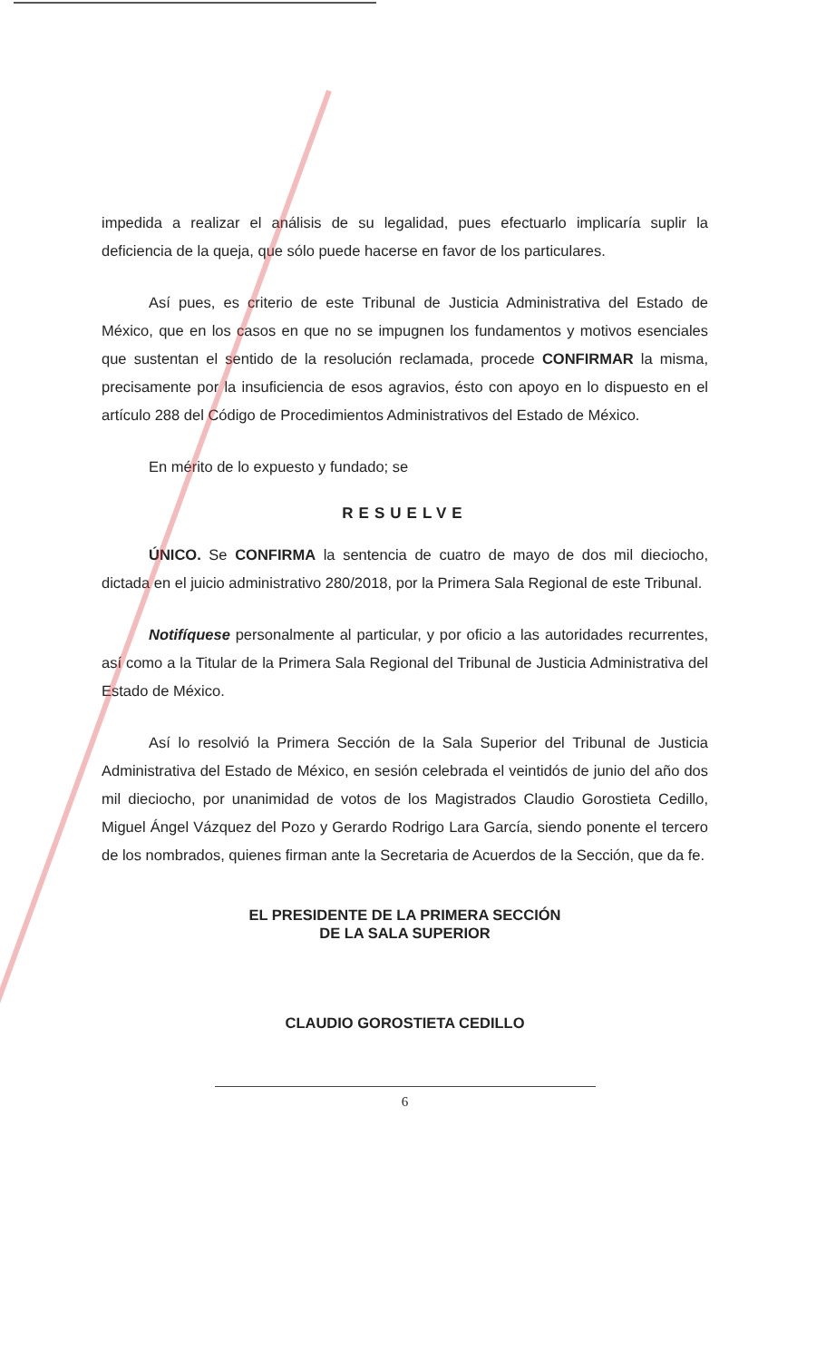impedida a realizar el análisis de su legalidad, pues efectuarlo implicaría suplir la deficiencia de la queja, que sólo puede hacerse en favor de los particulares.
Así pues, es criterio de este Tribunal de Justicia Administrativa del Estado de México, que en los casos en que no se impugnen los fundamentos y motivos esenciales que sustentan el sentido de la resolución reclamada, procede CONFIRMAR la misma, precisamente por la insuficiencia de esos agravios, ésto con apoyo en lo dispuesto en el artículo 288 del Código de Procedimientos Administrativos del Estado de México.
En mérito de lo expuesto y fundado; se
RESUELVE
ÚNICO. Se CONFIRMA la sentencia de cuatro de mayo de dos mil dieciocho, dictada en el juicio administrativo 280/2018, por la Primera Sala Regional de este Tribunal.
Notifíquese personalmente al particular, y por oficio a las autoridades recurrentes, así como a la Titular de la Primera Sala Regional del Tribunal de Justicia Administrativa del Estado de México.
Así lo resolvió la Primera Sección de la Sala Superior del Tribunal de Justicia Administrativa del Estado de México, en sesión celebrada el veintidós de junio del año dos mil dieciocho, por unanimidad de votos de los Magistrados Claudio Gorostieta Cedillo, Miguel Ángel Vázquez del Pozo y Gerardo Rodrigo Lara García, siendo ponente el tercero de los nombrados, quienes firman ante la Secretaria de Acuerdos de la Sección, que da fe.
EL PRESIDENTE DE LA PRIMERA SECCIÓN
DE LA SALA SUPERIOR
CLAUDIO GOROSTIETA CEDILLO
6